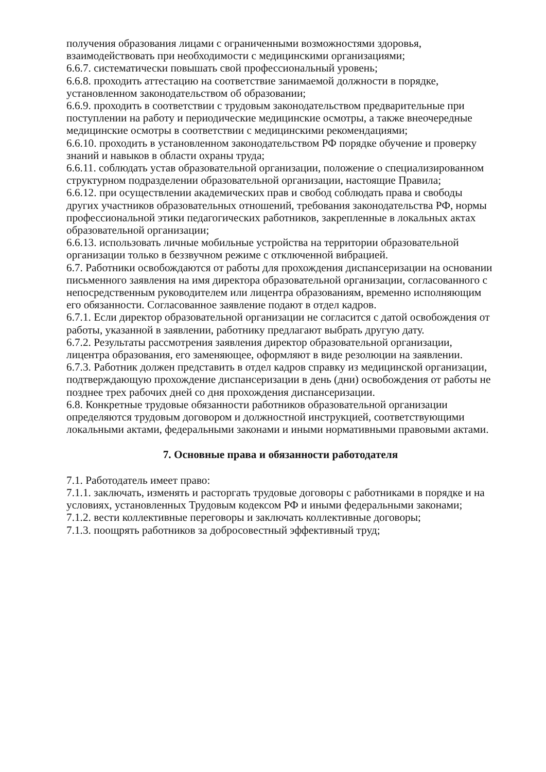получения образования лицами с ограниченными возможностями здоровья, взаимодействовать при необходимости с медицинскими организациями;
6.6.7. систематически повышать свой профессиональный уровень;
6.6.8. проходить аттестацию на соответствие занимаемой должности в порядке, установленном законодательством об образовании;
6.6.9. проходить в соответствии с трудовым законодательством предварительные при поступлении на работу и периодические медицинские осмотры, а также внеочередные медицинские осмотры в соответствии с медицинскими рекомендациями;
6.6.10. проходить в установленном законодательством РФ порядке обучение и проверку знаний и навыков в области охраны труда;
6.6.11. соблюдать устав образовательной организации, положение о специализированном структурном подразделении образовательной организации, настоящие Правила;
6.6.12. при осуществлении академических прав и свобод соблюдать права и свободы других участников образовательных отношений, требования законодательства РФ, нормы профессиональной этики педагогических работников, закрепленные в локальных актах образовательной организации;
6.6.13. использовать личные мобильные устройства на территории образовательной организации только в беззвучном режиме с отключенной вибрацией.
6.7. Работники освобождаются от работы для прохождения диспансеризации на основании письменного заявления на имя директора образовательной организации, согласованного с непосредственным руководителем или лицентра образованиям, временно исполняющим его обязанности. Согласованное заявление подают в отдел кадров.
6.7.1. Если директор образовательной организации не согласится с датой освобождения от работы, указанной в заявлении, работнику предлагают выбрать другую дату.
6.7.2. Результаты рассмотрения заявления директор образовательной организации, лицентра образования, его заменяющее, оформляют в виде резолюции на заявлении.
6.7.3. Работник должен представить в отдел кадров справку из медицинской организации, подтверждающую прохождение диспансеризации в день (дни) освобождения от работы не позднее трех рабочих дней со дня прохождения диспансеризации.
6.8. Конкретные трудовые обязанности работников образовательной организации определяются трудовым договором и должностной инструкцией, соответствующими локальными актами, федеральными законами и иными нормативными правовыми актами.
7. Основные права и обязанности работодателя
7.1. Работодатель имеет право:
7.1.1. заключать, изменять и расторгать трудовые договоры с работниками в порядке и на условиях, установленных Трудовым кодексом РФ и иными федеральными законами;
7.1.2. вести коллективные переговоры и заключать коллективные договоры;
7.1.3. поощрять работников за добросовестный эффективный труд;